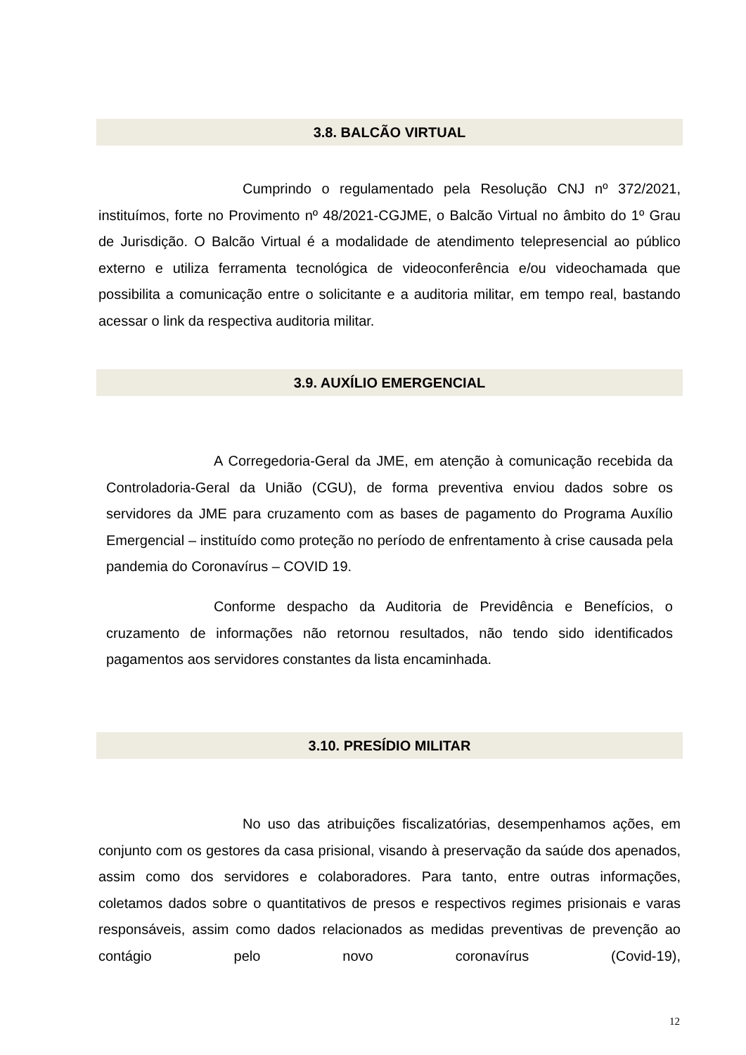3.8. BALCÃO VIRTUAL
Cumprindo o regulamentado pela Resolução CNJ nº 372/2021, instituímos, forte no Provimento nº 48/2021-CGJME, o Balcão Virtual no âmbito do 1º Grau de Jurisdição. O Balcão Virtual é a modalidade de atendimento telepresencial ao público externo e utiliza ferramenta tecnológica de videoconferência e/ou videochamada que possibilita a comunicação entre o solicitante e a auditoria militar, em tempo real, bastando acessar o link da respectiva auditoria militar.
3.9. AUXÍLIO EMERGENCIAL
A Corregedoria-Geral da JME, em atenção à comunicação recebida da Controladoria-Geral da União (CGU), de forma preventiva enviou dados sobre os servidores da JME para cruzamento com as bases de pagamento do Programa Auxílio Emergencial – instituído como proteção no período de enfrentamento à crise causada pela pandemia do Coronavírus – COVID 19.
Conforme despacho da Auditoria de Previdência e Benefícios, o cruzamento de informações não retornou resultados, não tendo sido identificados pagamentos aos servidores constantes da lista encaminhada.
3.10. PRESÍDIO MILITAR
No uso das atribuições fiscalizatórias, desempenhamos ações, em conjunto com os gestores da casa prisional, visando à preservação da saúde dos apenados, assim como dos servidores e colaboradores. Para tanto, entre outras informações, coletamos dados sobre o quantitativos de presos e respectivos regimes prisionais e varas responsáveis, assim como dados relacionados as medidas preventivas de prevenção ao contágio pelo novo coronavírus (Covid-19),
12